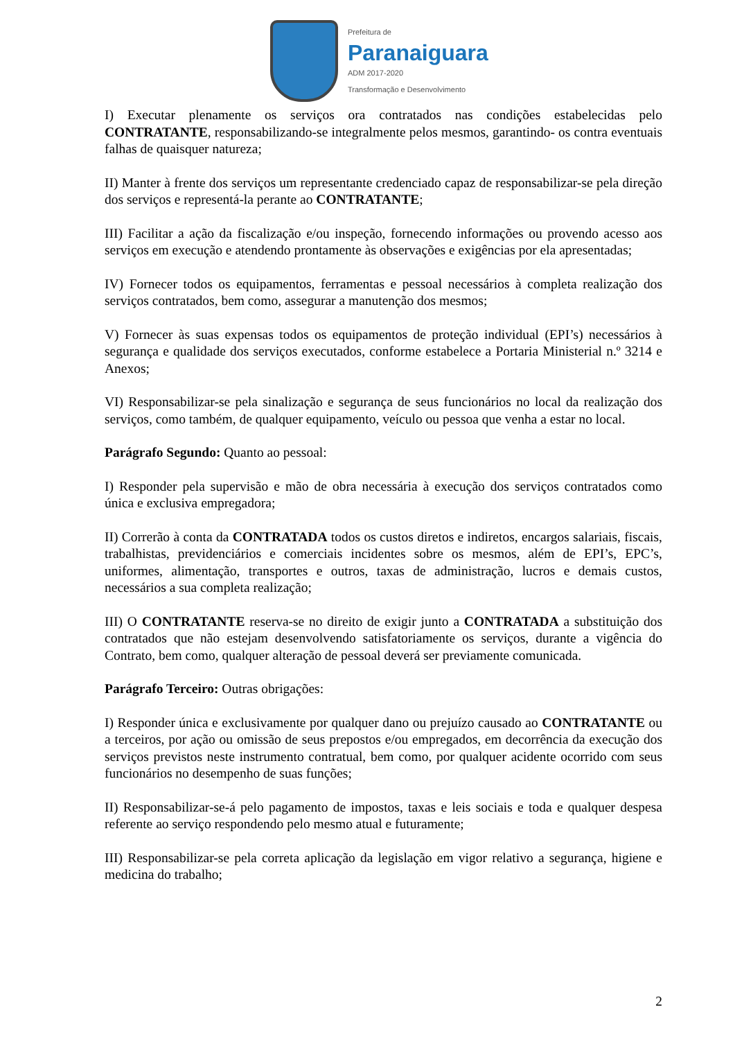Prefeitura de
Paranaiguara
ADM 2017-2020
Transformação e Desenvolvimento
I) Executar plenamente os serviços ora contratados nas condições estabelecidas pelo CONTRATANTE, responsabilizando-se integralmente pelos mesmos, garantindo- os contra eventuais falhas de quaisquer natureza;
II) Manter à frente dos serviços um representante credenciado capaz de responsabilizar-se pela direção dos serviços e representá-la perante ao CONTRATANTE;
III) Facilitar a ação da fiscalização e/ou inspeção, fornecendo informações ou provendo acesso aos serviços em execução e atendendo prontamente às observações e exigências por ela apresentadas;
IV) Fornecer todos os equipamentos, ferramentas e pessoal necessários à completa realização dos serviços contratados, bem como, assegurar a manutenção dos mesmos;
V) Fornecer às suas expensas todos os equipamentos de proteção individual (EPI’s) necessários à segurança e qualidade dos serviços executados, conforme estabelece a Portaria Ministerial n.º 3214 e Anexos;
VI) Responsabilizar-se pela sinalização e segurança de seus funcionários no local da realização dos serviços, como também, de qualquer equipamento, veículo ou pessoa que venha a estar no local.
Parágrafo Segundo: Quanto ao pessoal:
I) Responder pela supervisão e mão de obra necessária à execução dos serviços contratados como única e exclusiva empregadora;
II) Correrão à conta da CONTRATADA todos os custos diretos e indiretos, encargos salariais, fiscais, trabalhistas, previdenciários e comerciais incidentes sobre os mesmos, além de EPI’s, EPC’s, uniformes, alimentação, transportes e outros, taxas de administração, lucros e demais custos, necessários a sua completa realização;
III) O CONTRATANTE reserva-se no direito de exigir junto a CONTRATADA a substituição dos contratados que não estejam desenvolvendo satisfatoriamente os serviços, durante a vigência do Contrato, bem como, qualquer alteração de pessoal deverá ser previamente comunicada.
Parágrafo Terceiro: Outras obrigações:
I) Responder única e exclusivamente por qualquer dano ou prejuízo causado ao CONTRATANTE ou a terceiros, por ação ou omissão de seus prepostos e/ou empregados, em decorrência da execução dos serviços previstos neste instrumento contratual, bem como, por qualquer acidente ocorrido com seus funcionários no desempenho de suas funções;
II) Responsabilizar-se-á pelo pagamento de impostos, taxas e leis sociais e toda e qualquer despesa referente ao serviço respondendo pelo mesmo atual e futuramente;
III) Responsabilizar-se pela correta aplicação da legislação em vigor relativo a segurança, higiene e medicina do trabalho;
2